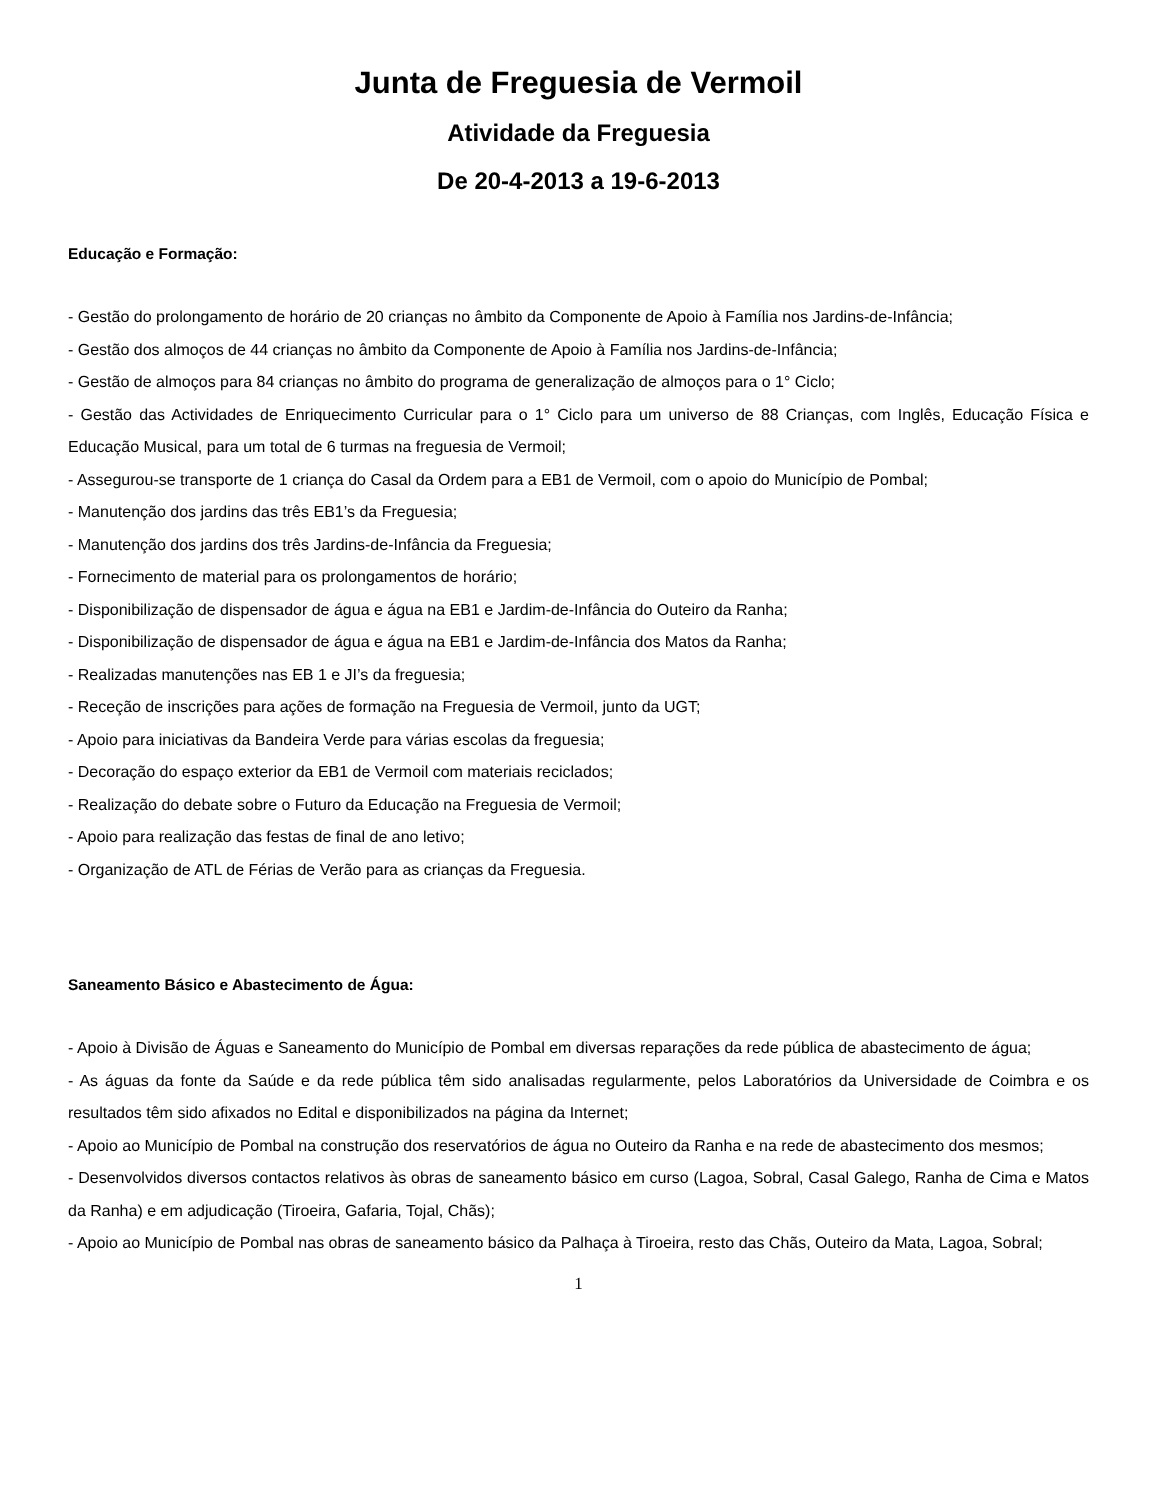Junta de Freguesia de Vermoil
Atividade da Freguesia
De 20-4-2013 a 19-6-2013
Educação e Formação:
- Gestão do prolongamento de horário de 20 crianças no âmbito da Componente de Apoio à Família nos Jardins-de-Infância;
- Gestão dos almoços de 44 crianças no âmbito da Componente de Apoio à Família nos Jardins-de-Infância;
- Gestão de almoços para 84 crianças no âmbito do programa de generalização de almoços para o 1° Ciclo;
- Gestão das Actividades de Enriquecimento Curricular para o 1° Ciclo para um universo de 88 Crianças, com Inglês, Educação Física e Educação Musical, para um total de 6 turmas na freguesia de Vermoil;
- Assegurou-se transporte de 1 criança do Casal da Ordem para a EB1 de Vermoil, com o apoio do Município de Pombal;
- Manutenção dos jardins das três EB1’s da Freguesia;
- Manutenção dos jardins dos três Jardins-de-Infância da Freguesia;
- Fornecimento de material para os prolongamentos de horário;
- Disponibilização de dispensador de água e água na EB1 e Jardim-de-Infância do Outeiro da Ranha;
- Disponibilização de dispensador de água e água na EB1 e Jardim-de-Infância dos Matos da Ranha;
- Realizadas manutenções nas EB 1 e JI’s da freguesia;
- Receção de inscrições para ações de formação na Freguesia de Vermoil, junto da UGT;
- Apoio para iniciativas da Bandeira Verde para várias escolas da freguesia;
- Decoração do espaço exterior da EB1 de Vermoil com materiais reciclados;
- Realização do debate sobre o Futuro da Educação na Freguesia de Vermoil;
- Apoio para realização das festas de final de ano letivo;
- Organização de ATL de Férias de Verão para as crianças da Freguesia.
Saneamento Básico e Abastecimento de Água:
- Apoio à Divisão de Águas e Saneamento do Município de Pombal em diversas reparações da rede pública de abastecimento de água;
- As águas da fonte da Saúde e da rede pública têm sido analisadas regularmente, pelos Laboratórios da Universidade de Coimbra e os resultados têm sido afixados no Edital e disponibilizados na página da Internet;
- Apoio ao Município de Pombal na construção dos reservatórios de água no Outeiro da Ranha e na rede de abastecimento dos mesmos;
- Desenvolvidos diversos contactos relativos às obras de saneamento básico em curso (Lagoa, Sobral, Casal Galego, Ranha de Cima e Matos da Ranha) e em adjudicação (Tiroeira, Gafaria, Tojal, Chãs);
- Apoio ao Município de Pombal nas obras de saneamento básico da Palhaça à Tiroeira, resto das Chãs, Outeiro da Mata, Lagoa, Sobral;
1